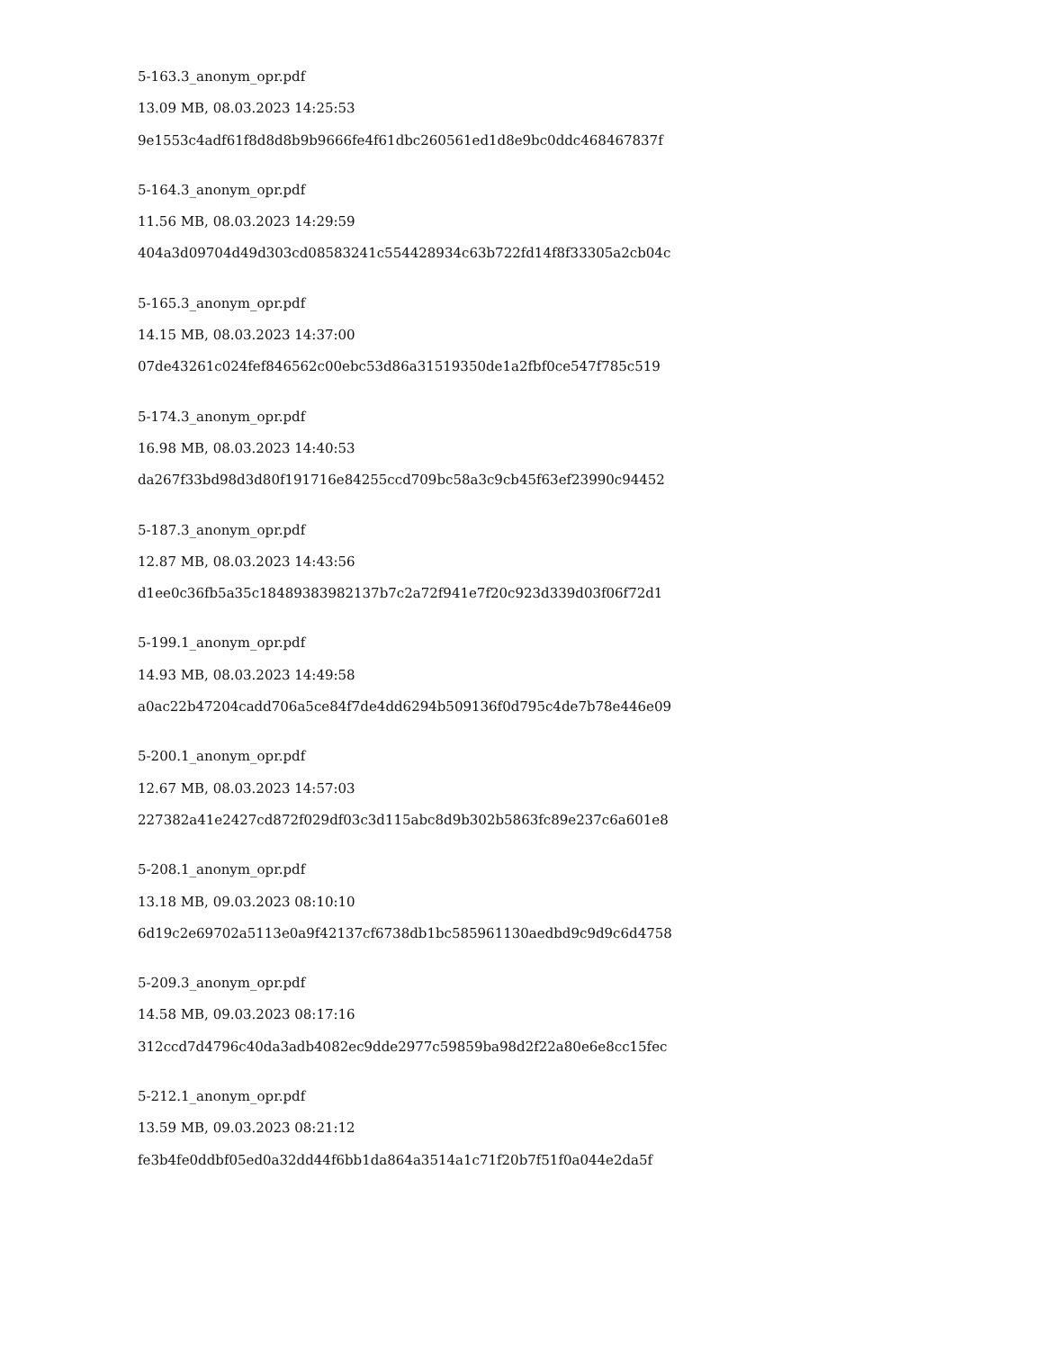5-163.3_anonym_opr.pdf
13.09 MB, 08.03.2023 14:25:53
9e1553c4adf61f8d8d8b9b9666fe4f61dbc260561ed1d8e9bc0ddc468467837f
5-164.3_anonym_opr.pdf
11.56 MB, 08.03.2023 14:29:59
404a3d09704d49d303cd08583241c554428934c63b722fd14f8f33305a2cb04c
5-165.3_anonym_opr.pdf
14.15 MB, 08.03.2023 14:37:00
07de43261c024fef846562c00ebc53d86a31519350de1a2fbf0ce547f785c519
5-174.3_anonym_opr.pdf
16.98 MB, 08.03.2023 14:40:53
da267f33bd98d3d80f191716e84255ccd709bc58a3c9cb45f63ef23990c94452
5-187.3_anonym_opr.pdf
12.87 MB, 08.03.2023 14:43:56
d1ee0c36fb5a35c18489383982137b7c2a72f941e7f20c923d339d03f06f72d1
5-199.1_anonym_opr.pdf
14.93 MB, 08.03.2023 14:49:58
a0ac22b47204cadd706a5ce84f7de4dd6294b509136f0d795c4de7b78e446e09
5-200.1_anonym_opr.pdf
12.67 MB, 08.03.2023 14:57:03
227382a41e2427cd872f029df03c3d115abc8d9b302b5863fc89e237c6a601e8
5-208.1_anonym_opr.pdf
13.18 MB, 09.03.2023 08:10:10
6d19c2e69702a5113e0a9f42137cf6738db1bc585961130aedbd9c9d9c6d4758
5-209.3_anonym_opr.pdf
14.58 MB, 09.03.2023 08:17:16
312ccd7d4796c40da3adb4082ec9dde2977c59859ba98d2f22a80e6e8cc15fec
5-212.1_anonym_opr.pdf
13.59 MB, 09.03.2023 08:21:12
fe3b4fe0ddbf05ed0a32dd44f6bb1da864a3514a1c71f20b7f51f0a044e2da5f